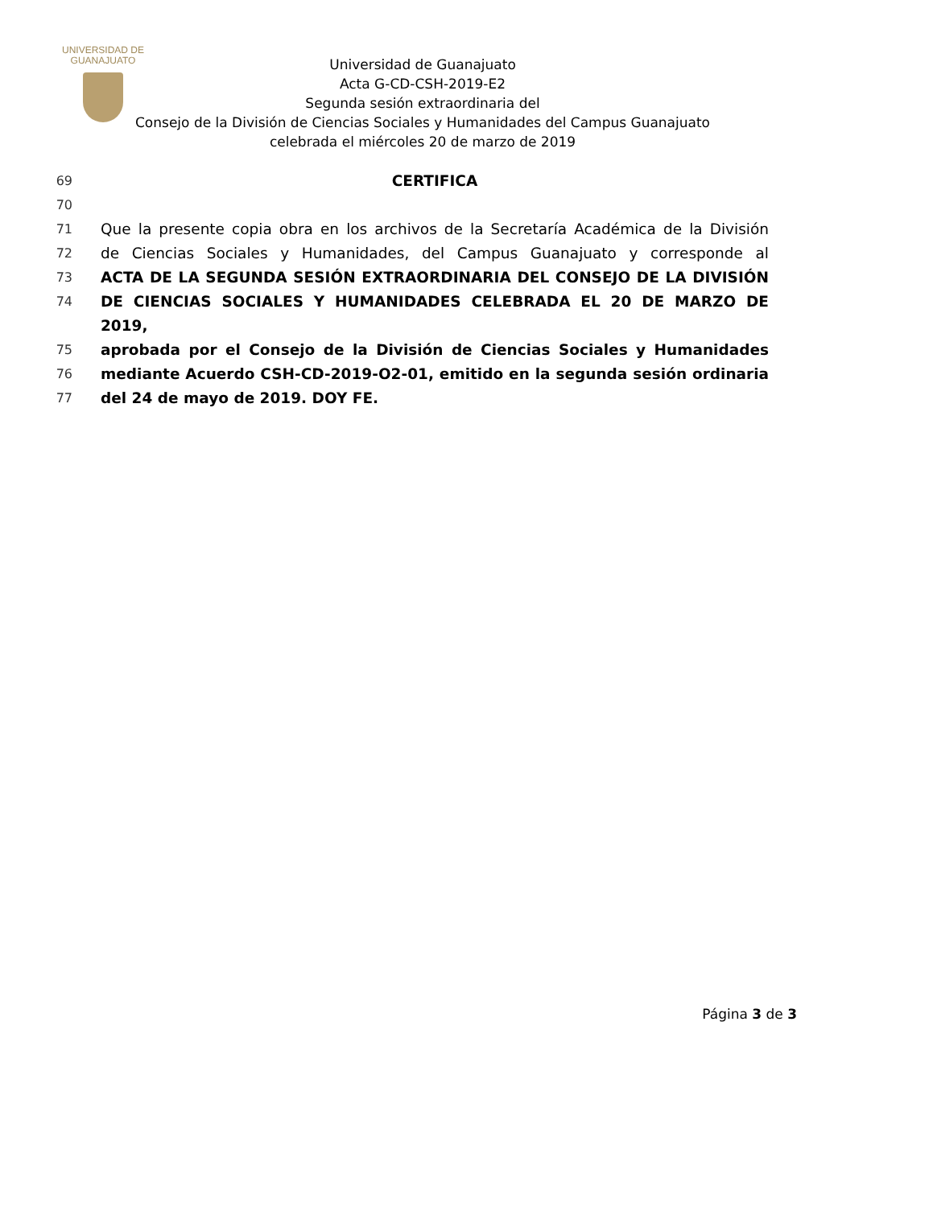UNIVERSIDAD DE
GUANAJUATO
Universidad de Guanajuato
Acta G-CD-CSH-2019-E2
Segunda sesión extraordinaria del
Consejo de la División de Ciencias Sociales y Humanidades del Campus Guanajuato
celebrada el miércoles 20 de marzo de 2019
69 CERTIFICA
70
71 Que la presente copia obra en los archivos de la Secretaría Académica de la División
72 de Ciencias Sociales y Humanidades, del Campus Guanajuato y corresponde al
73 ACTA DE LA SEGUNDA SESIÓN EXTRAORDINARIA DEL CONSEJO DE LA DIVISIÓN
74 DE CIENCIAS SOCIALES Y HUMANIDADES CELEBRADA EL 20 DE MARZO DE 2019,
75 aprobada por el Consejo de la División de Ciencias Sociales y Humanidades
76 mediante Acuerdo CSH-CD-2019-O2-01, emitido en la segunda sesión ordinaria
77 del 24 de mayo de 2019. DOY FE.
Página 3 de 3